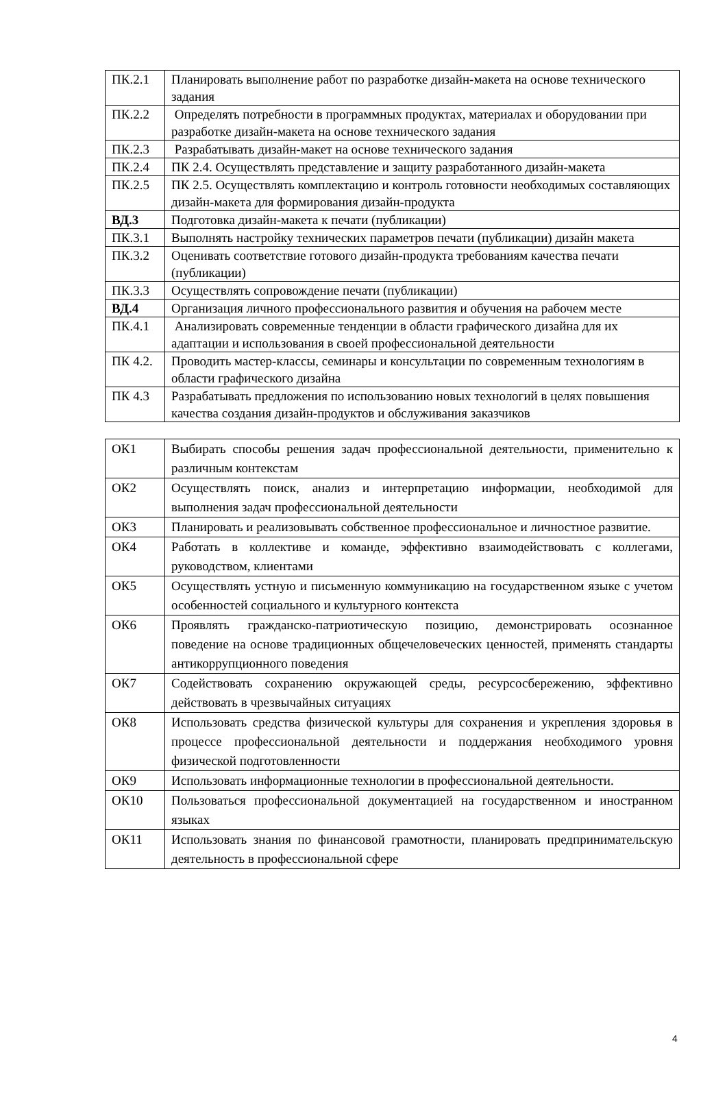| ПК.2.1 | Планировать выполнение работ по разработке дизайн-макета на основе технического задания |
| ПК.2.2 | Определять потребности в программных продуктах, материалах и оборудовании при разработке дизайн-макета на основе технического задания |
| ПК.2.3 | Разрабатывать дизайн-макет на основе технического задания |
| ПК.2.4 | ПК 2.4. Осуществлять представление и защиту разработанного дизайн-макета |
| ПК.2.5 | ПК 2.5. Осуществлять комплектацию и контроль готовности необходимых составляющих дизайн-макета для формирования дизайн-продукта |
| ВД.3 | Подготовка дизайн-макета к печати (публикации) |
| ПК.3.1 | Выполнять настройку технических параметров печати (публикации) дизайн макета |
| ПК.3.2 | Оценивать соответствие готового дизайн-продукта требованиям качества печати (публикации) |
| ПК.3.3 | Осуществлять сопровождение печати (публикации) |
| ВД.4 | Организация личного профессионального развития и обучения на рабочем месте |
| ПК.4.1 | Анализировать современные тенденции в области графического дизайна для их адаптации и использования в своей профессиональной деятельности |
| ПК 4.2. | Проводить мастер-классы, семинары и консультации по современным технологиям в области графического дизайна |
| ПК 4.3 | Разрабатывать предложения по использованию новых технологий в целях повышения качества создания дизайн-продуктов и обслуживания заказчиков |
| ОК1 | Выбирать способы решения задач профессиональной деятельности, применительно к различным контекстам |
| ОК2 | Осуществлять поиск, анализ и интерпретацию информации, необходимой для выполнения задач профессиональной деятельности |
| ОК3 | Планировать и реализовывать собственное профессиональное и личностное развитие. |
| ОК4 | Работать в коллективе и команде, эффективно взаимодействовать с коллегами, руководством, клиентами |
| ОК5 | Осуществлять устную и письменную коммуникацию на государственном языке с учетом особенностей социального и культурного контекста |
| ОК6 | Проявлять гражданско-патриотическую позицию, демонстрировать осознанное поведение на основе традиционных общечеловеческих ценностей, применять стандарты антикоррупционного поведения |
| ОК7 | Содействовать сохранению окружающей среды, ресурсосбережению, эффективно действовать в чрезвычайных ситуациях |
| ОК8 | Использовать средства физической культуры для сохранения и укрепления здоровья в процессе профессиональной деятельности и поддержания необходимого уровня физической подготовленности |
| ОК9 | Использовать информационные технологии в профессиональной деятельности. |
| ОК10 | Пользоваться профессиональной документацией на государственном и иностранном языках |
| ОК11 | Использовать знания по финансовой грамотности, планировать предпринимательскую деятельность в профессиональной сфере |
4